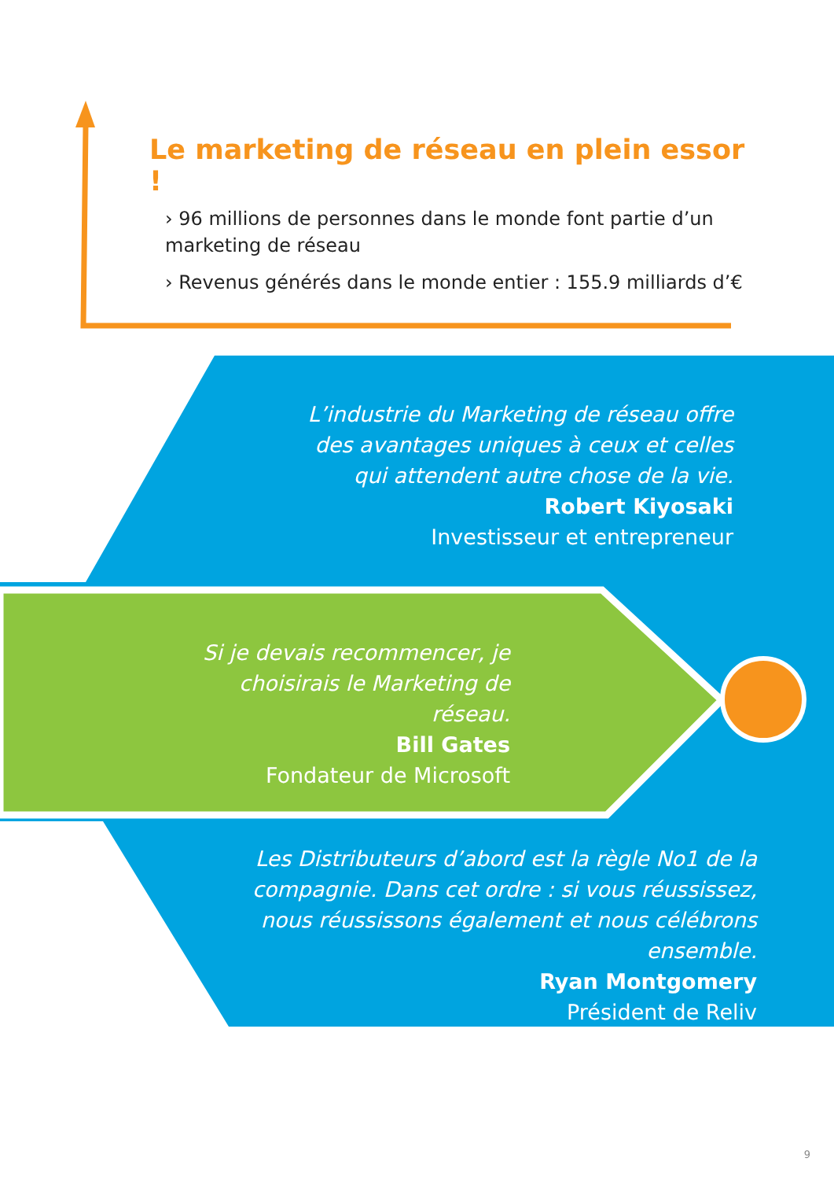Le marketing de réseau en plein essor !
› 96 millions de personnes dans le monde font partie d’un marketing de réseau
› Revenus générés dans le monde entier : 155.9 milliards d’€
L’industrie du Marketing de réseau offre des avantages uniques à ceux et celles qui attendent autre chose de la vie.
Robert Kiyosaki
Investisseur et entrepreneur
Si je devais recommencer, je choisirais le Marketing de réseau.
Bill Gates
Fondateur de Microsoft
Les Distributeurs d’abord est la règle No1 de la compagnie. Dans cet ordre : si vous réussissez, nous réussissons également et nous célébrons ensemble.
Ryan Montgomery
Président de Reliv
9